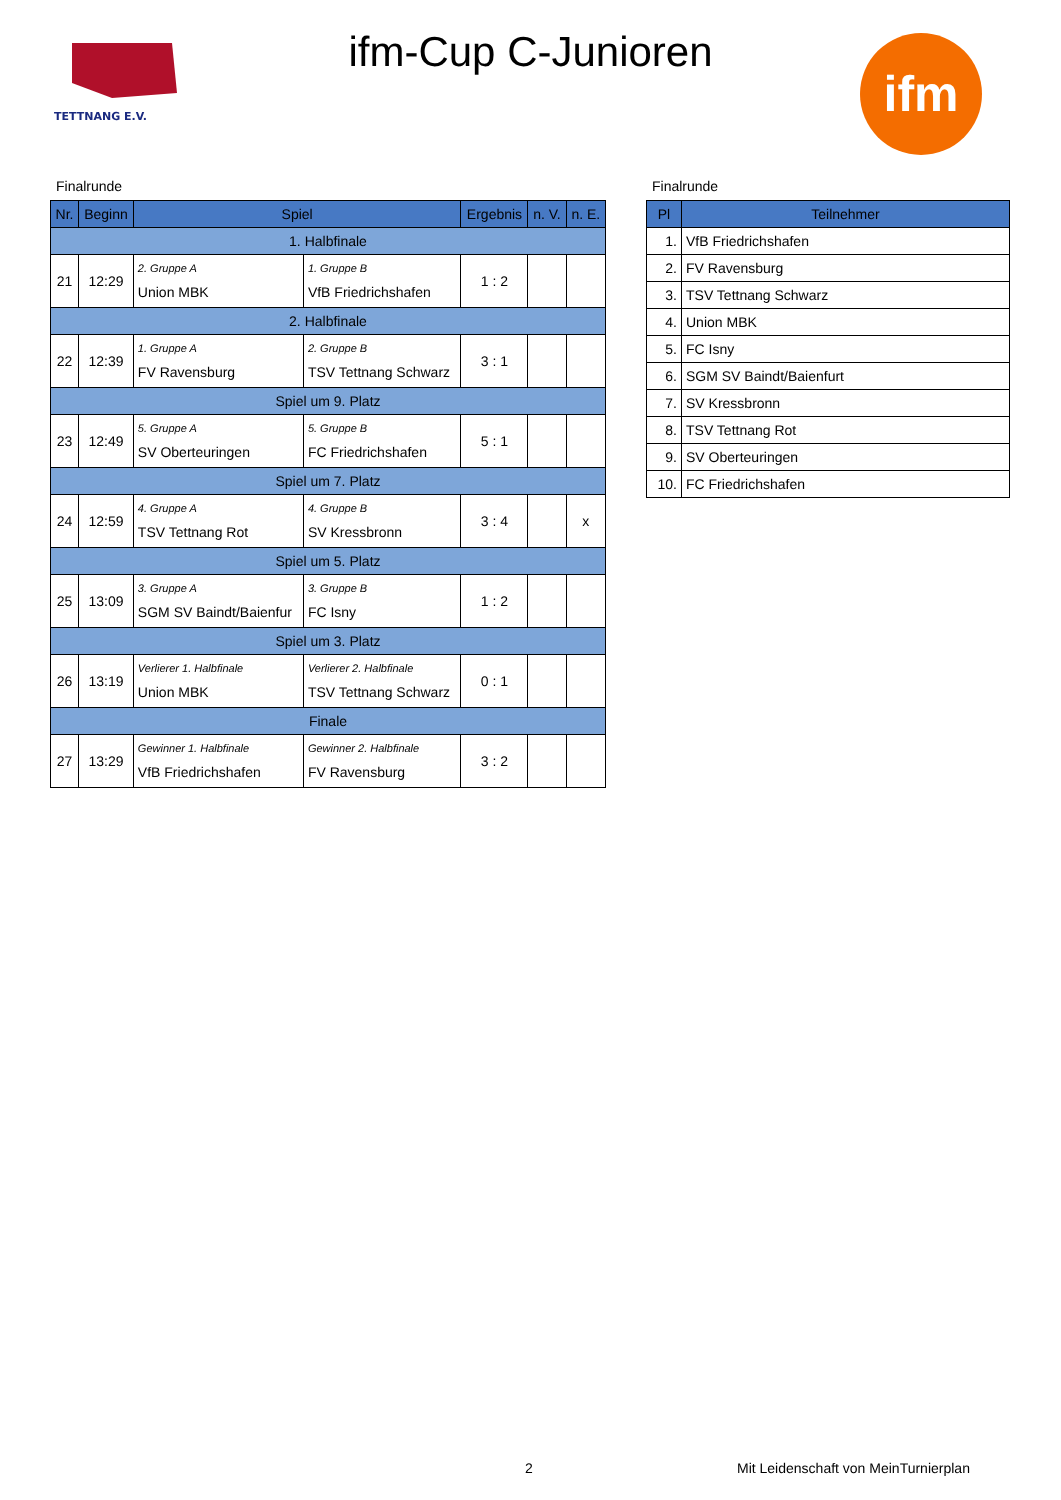TETTNANG E.V.
ifm-Cup C-Junioren ifm
Finalrunde
| Nr. | Beginn | Spiel | | Ergebnis | n. V. | n. E. |
| --- | --- | --- | --- | --- | --- | --- |
| 1. Halbfinale | | | | | | |
| 21 | 12:29 | 2. Gruppe A Union MBK | 1. Gruppe B VfB Friedrichshafen | 1 : 2 | | |
| 2. Halbfinale | | | | | | |
| 22 | 12:39 | 1. Gruppe A FV Ravensburg | 2. Gruppe B TSV Tettnang Schwarz | 3 : 1 | | |
| Spiel um 9. Platz | | | | | | |
| 23 | 12:49 | 5. Gruppe A SV Oberteuringen | 5. Gruppe B FC Friedrichshafen | 5 : 1 | | |
| Spiel um 7. Platz | | | | | | |
| 24 | 12:59 | 4. Gruppe A TSV Tettnang Rot | 4. Gruppe B SV Kressbronn | 3 : 4 | | x |
| Spiel um 5. Platz | | | | | | |
| 25 | 13:09 | 3. Gruppe A SGM SV Baindt/Baienfur | 3. Gruppe B FC Isny | 1 : 2 | | |
| Spiel um 3. Platz | | | | | | |
| 26 | 13:19 | Verlierer 1. Halbfinale Union MBK | Verlierer 2. Halbfinale TSV Tettnang Schwarz | 0 : 1 | | |
| Finale | | | | | | |
| 27 | 13:29 | Gewinner 1. Halbfinale VfB Friedrichshafen | Gewinner 2. Halbfinale FV Ravensburg | 3 : 2 | | |
Finalrunde
| Pl | Teilnehmer |
| --- | --- |
| 1. | VfB Friedrichshafen |
| 2. | FV Ravensburg |
| 3. | TSV Tettnang Schwarz |
| 4. | Union MBK |
| 5. | FC Isny |
| 6. | SGM SV Baindt/Baienfurt |
| 7. | SV Kressbronn |
| 8. | TSV Tettnang Rot |
| 9. | SV Oberteuringen |
| 10. | FC Friedrichshafen |
2
Mit Leidenschaft von MeinTurnierplan